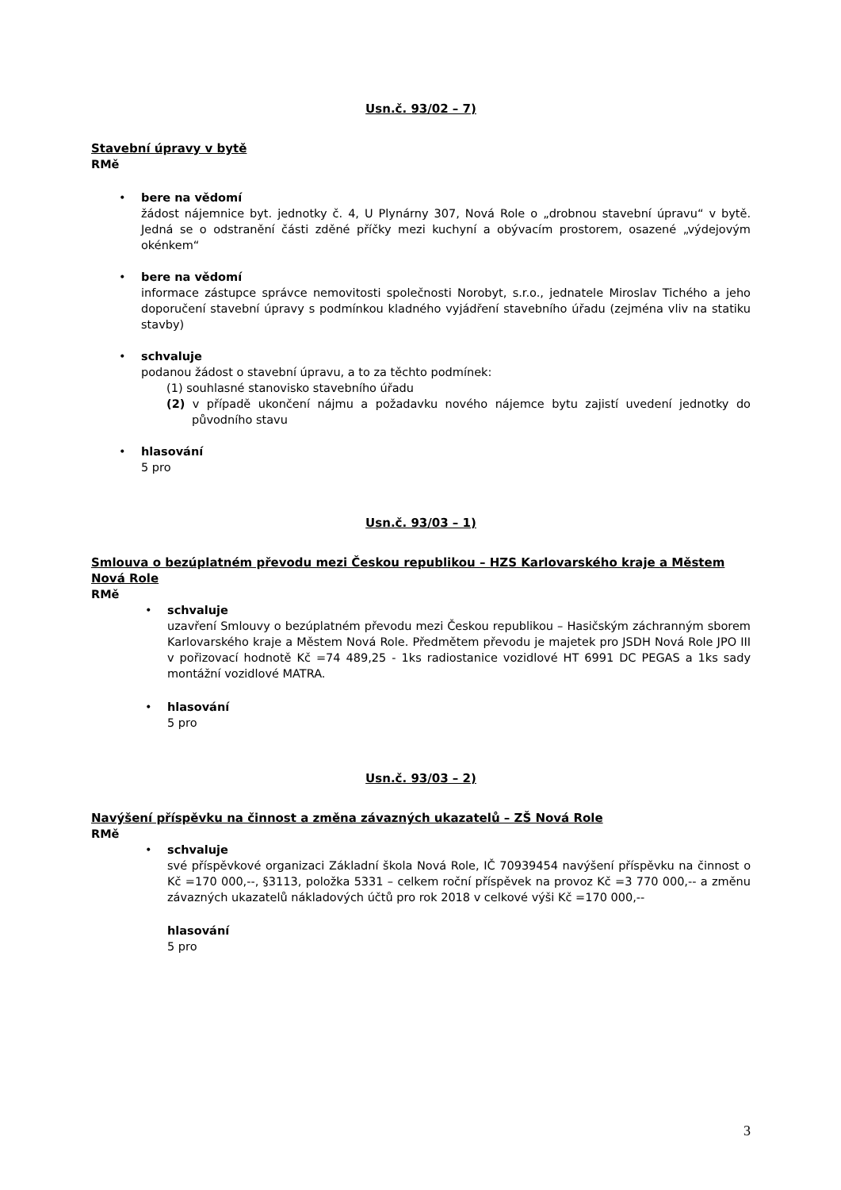Usn.č. 93/02 – 7)
Stavební úpravy v bytě
RMě
•
bere na vědomí
žádost nájemnice byt. jednotky č. 4, U Plynárny 307, Nová Role o „drobnou stavební úpravu“ v bytě. Jedná se o odstranění části zděné příčky mezi kuchyní a obývacím prostorem, osazené „výdejovým okénkem“
•
bere na vědomí
informace zástupce správce nemovitosti společnosti Norobyt, s.r.o., jednatele Miroslav Tichého a jeho doporučení stavební úpravy s podmínkou kladného vyjádření stavebního úřadu (zejména vliv na statiku stavby)
•
schvaluje
podanou žádost o stavební úpravu, a to za těchto podmínek:
(1) souhlasné stanovisko stavebního úřadu
(2) v případě ukončení nájmu a požadavku nového nájemce bytu zajistí uvedení jednotky do původního stavu
•
hlasování
5 pro
Usn.č. 93/03 – 1)
Smlouva o bezúplatném převodu mezi Českou republikou – HZS Karlovarského kraje a Městem Nová Role
RMě
•
schvaluje
uzavření Smlouvy o bezúplatném převodu mezi Českou republikou – Hasičským záchranným sborem Karlovarského kraje a Městem Nová Role. Předmětem převodu je majetek pro JSDH Nová Role JPO III v pořizovací hodnotě Kč =74 489,25 - 1ks radiostanice vozidlové HT 6991 DC PEGAS a 1ks sady montážní vozidlové MATRA.
•
hlasování
5 pro
Usn.č. 93/03 – 2)
Navýšení příspěvku na činnost a změna závazných ukazatelů – ZŠ Nová Role
RMě
•
schvaluje
své příspěvkové organizaci Základní škola Nová Role, IČ 70939454 navýšení příspěvku na činnost o Kč =170 000,--, §3113, položka 5331 – celkem roční příspěvek na provoz Kč =3 770 000,-- a změnu závazných ukazatelů nákladových účtů pro rok 2018 v celkové výši Kč =170 000,--
hlasování
5 pro
3